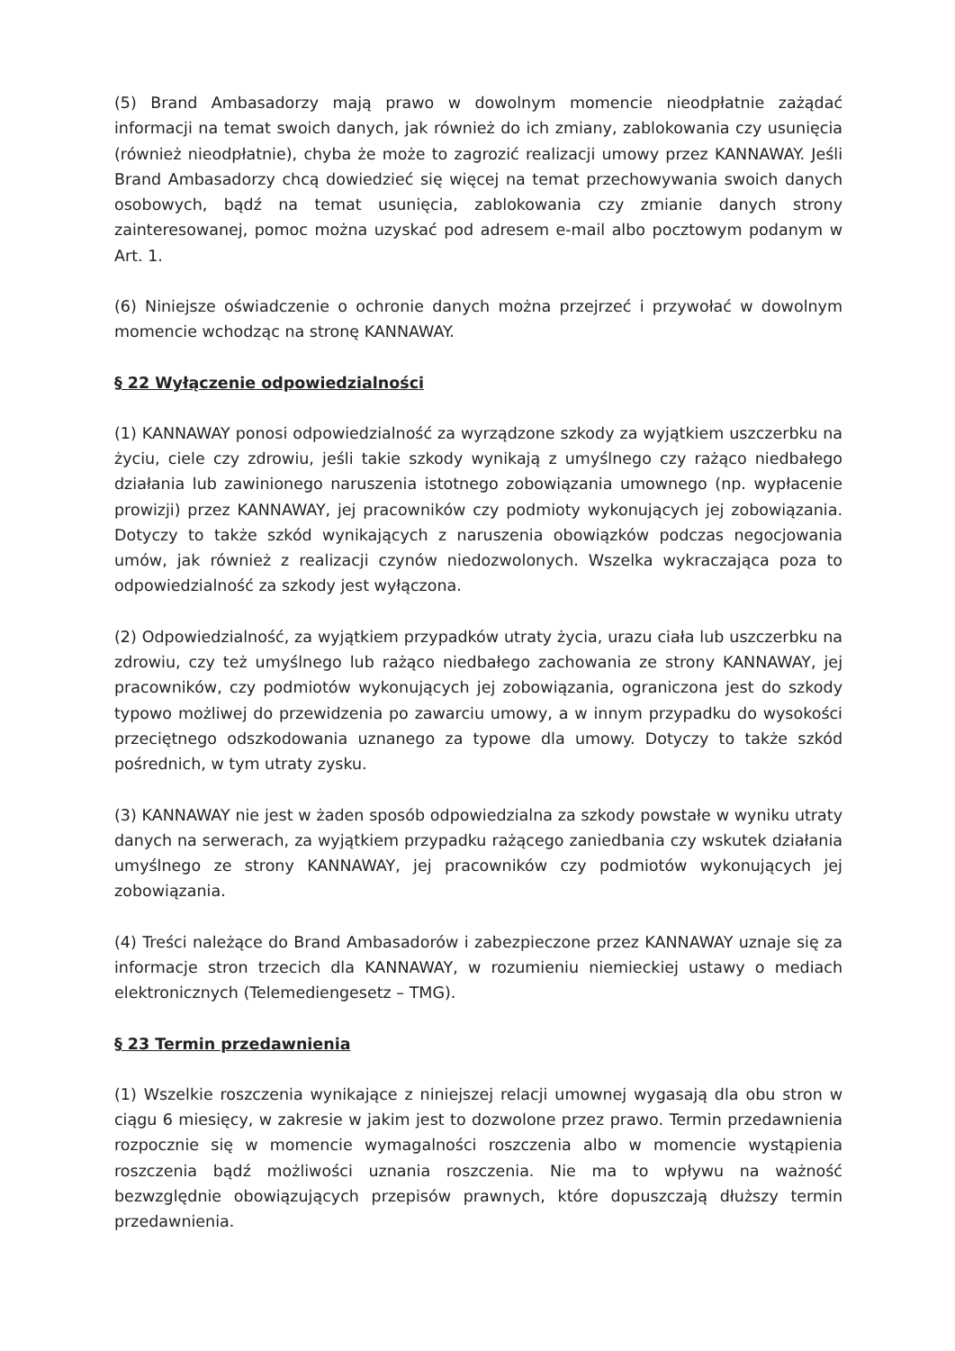(5) Brand Ambasadorzy mają prawo w dowolnym momencie nieodpłatnie zażądać informacji na temat swoich danych, jak również do ich zmiany, zablokowania czy usunięcia (również nieodpłatnie), chyba że może to zagrozić realizacji umowy przez KANNAWAY. Jeśli Brand Ambasadorzy chcą dowiedzieć się więcej na temat przechowywania swoich danych osobowych, bądź na temat usunięcia, zablokowania czy zmianie danych strony zainteresowanej, pomoc można uzyskać pod adresem e-mail albo pocztowym podanym w Art. 1.
(6) Niniejsze oświadczenie o ochronie danych można przejrzeć i przywołać w dowolnym momencie wchodząc na stronę KANNAWAY.
§ 22 Wyłączenie odpowiedzialności
(1) KANNAWAY ponosi odpowiedzialność za wyrządzone szkody za wyjątkiem uszczerbku na życiu, ciele czy zdrowiu, jeśli takie szkody wynikają z umyślnego czy rażąco niedbałego działania lub zawinionego naruszenia istotnego zobowiązania umownego (np. wypłacenie prowizji) przez KANNAWAY, jej pracowników czy podmioty wykonujących jej zobowiązania. Dotyczy to także szkód wynikających z naruszenia obowiązków podczas negocjowania umów, jak również z realizacji czynów niedozwolonych. Wszelka wykraczająca poza to odpowiedzialność za szkody jest wyłączona.
(2) Odpowiedzialność, za wyjątkiem przypadków utraty życia, urazu ciała lub uszczerbku na zdrowiu, czy też umyślnego lub rażąco niedbałego zachowania ze strony KANNAWAY, jej pracowników, czy podmiotów wykonujących jej zobowiązania, ograniczona jest do szkody typowo możliwej do przewidzenia po zawarciu umowy, a w innym przypadku do wysokości przeciętnego odszkodowania uznanego za typowe dla umowy. Dotyczy to także szkód pośrednich, w tym utraty zysku.
(3) KANNAWAY nie jest w żaden sposób odpowiedzialna za szkody powstałe w wyniku utraty danych na serwerach, za wyjątkiem przypadku rażącego zaniedbania czy wskutek działania umyślnego ze strony KANNAWAY, jej pracowników czy podmiotów wykonujących jej zobowiązania.
(4) Treści należące do Brand Ambasadorów i zabezpieczone przez KANNAWAY uznaje się za informacje stron trzecich dla KANNAWAY, w rozumieniu niemieckiej ustawy o mediach elektronicznych (Telemediengesetz – TMG).
§ 23 Termin przedawnienia
(1) Wszelkie roszczenia wynikające z niniejszej relacji umownej wygasają dla obu stron w ciągu 6 miesięcy, w zakresie w jakim jest to dozwolone przez prawo. Termin przedawnienia rozpocznie się w momencie wymagalności roszczenia albo w momencie wystąpienia roszczenia bądź możliwości uznania roszczenia. Nie ma to wpływu na ważność bezwzględnie obowiązujących przepisów prawnych, które dopuszczają dłuższy termin przedawnienia.